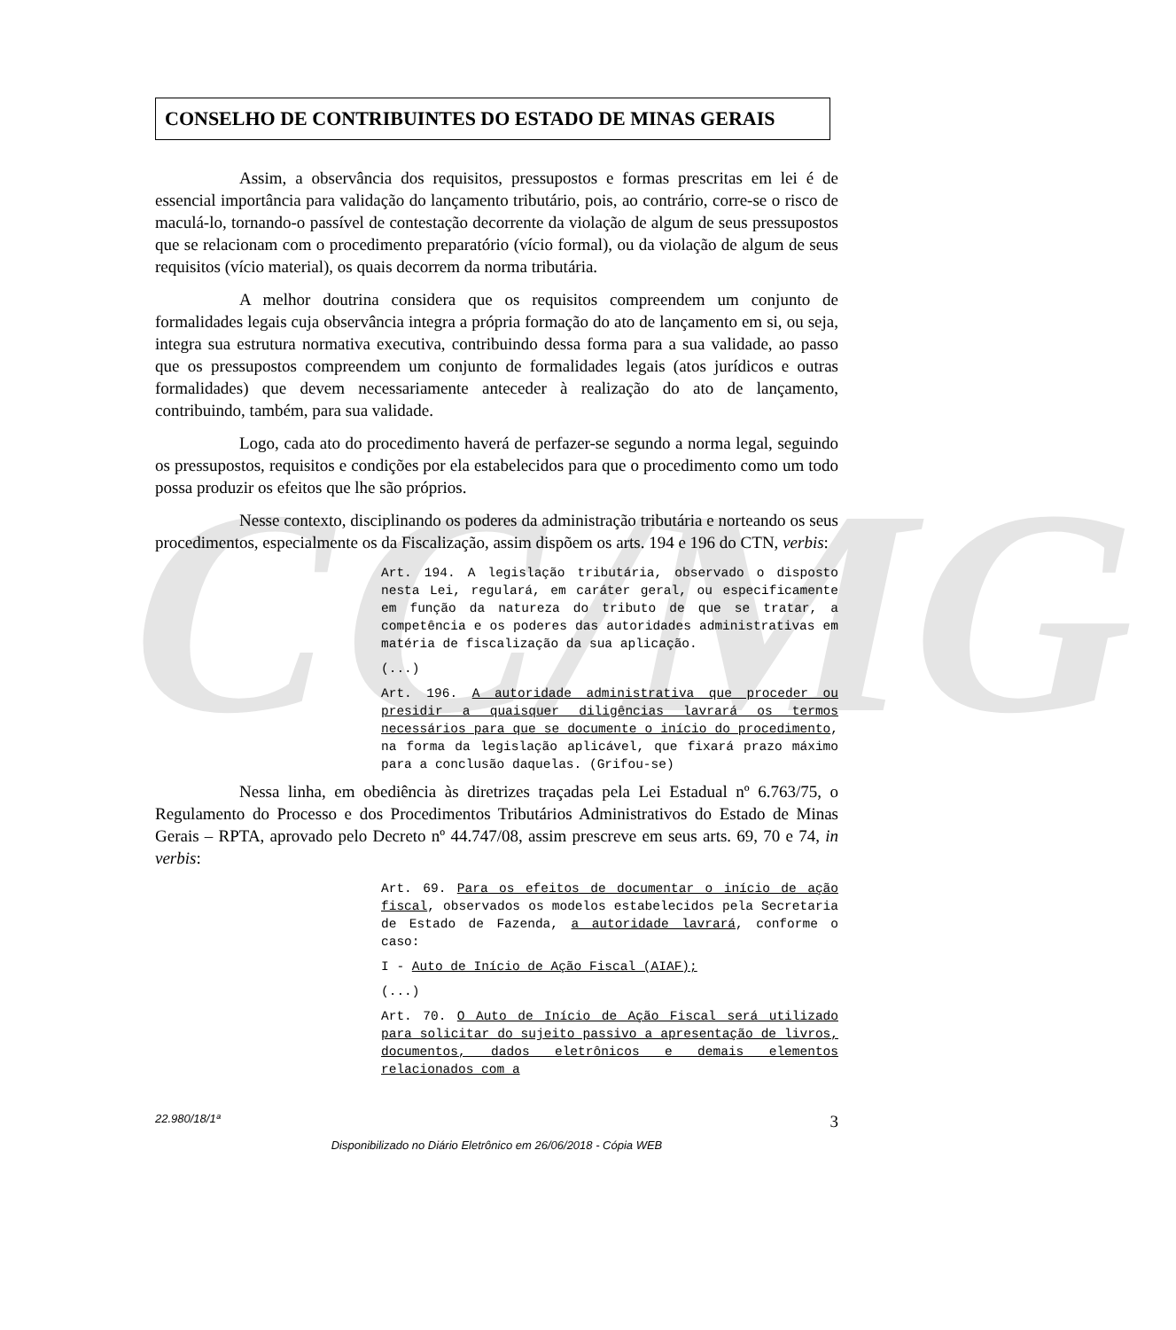CC/MG
CONSELHO DE CONTRIBUINTES DO ESTADO DE MINAS GERAIS
Assim, a observância dos requisitos, pressupostos e formas prescritas em lei é de essencial importância para validação do lançamento tributário, pois, ao contrário, corre-se o risco de maculá-lo, tornando-o passível de contestação decorrente da violação de algum de seus pressupostos que se relacionam com o procedimento preparatório (vício formal), ou da violação de algum de seus requisitos (vício material), os quais decorrem da norma tributária.
A melhor doutrina considera que os requisitos compreendem um conjunto de formalidades legais cuja observância integra a própria formação do ato de lançamento em si, ou seja, integra sua estrutura normativa executiva, contribuindo dessa forma para a sua validade, ao passo que os pressupostos compreendem um conjunto de formalidades legais (atos jurídicos e outras formalidades) que devem necessariamente anteceder à realização do ato de lançamento, contribuindo, também, para sua validade.
Logo, cada ato do procedimento haverá de perfazer-se segundo a norma legal, seguindo os pressupostos, requisitos e condições por ela estabelecidos para que o procedimento como um todo possa produzir os efeitos que lhe são próprios.
Nesse contexto, disciplinando os poderes da administração tributária e norteando os seus procedimentos, especialmente os da Fiscalização, assim dispõem os arts. 194 e 196 do CTN, verbis:
Art. 194. A legislação tributária, observado o disposto nesta Lei, regulará, em caráter geral, ou especificamente em função da natureza do tributo de que se tratar, a competência e os poderes das autoridades administrativas em matéria de fiscalização da sua aplicação.
(...)
Art. 196. A autoridade administrativa que proceder ou presidir a quaisquer diligências lavrará os termos necessários para que se documente o início do procedimento, na forma da legislação aplicável, que fixará prazo máximo para a conclusão daquelas. (Grifou-se)
Nessa linha, em obediência às diretrizes traçadas pela Lei Estadual nº 6.763/75, o Regulamento do Processo e dos Procedimentos Tributários Administrativos do Estado de Minas Gerais – RPTA, aprovado pelo Decreto nº 44.747/08, assim prescreve em seus arts. 69, 70 e 74, in verbis:
Art. 69. Para os efeitos de documentar o início de ação fiscal, observados os modelos estabelecidos pela Secretaria de Estado de Fazenda, a autoridade lavrará, conforme o caso:
I - Auto de Início de Ação Fiscal (AIAF);
(...)
Art. 70. O Auto de Início de Ação Fiscal será utilizado para solicitar do sujeito passivo a apresentação de livros, documentos, dados eletrônicos e demais elementos relacionados com a
22.980/18/1ª 3
Disponibilizado no Diário Eletrônico em 26/06/2018 - Cópia WEB